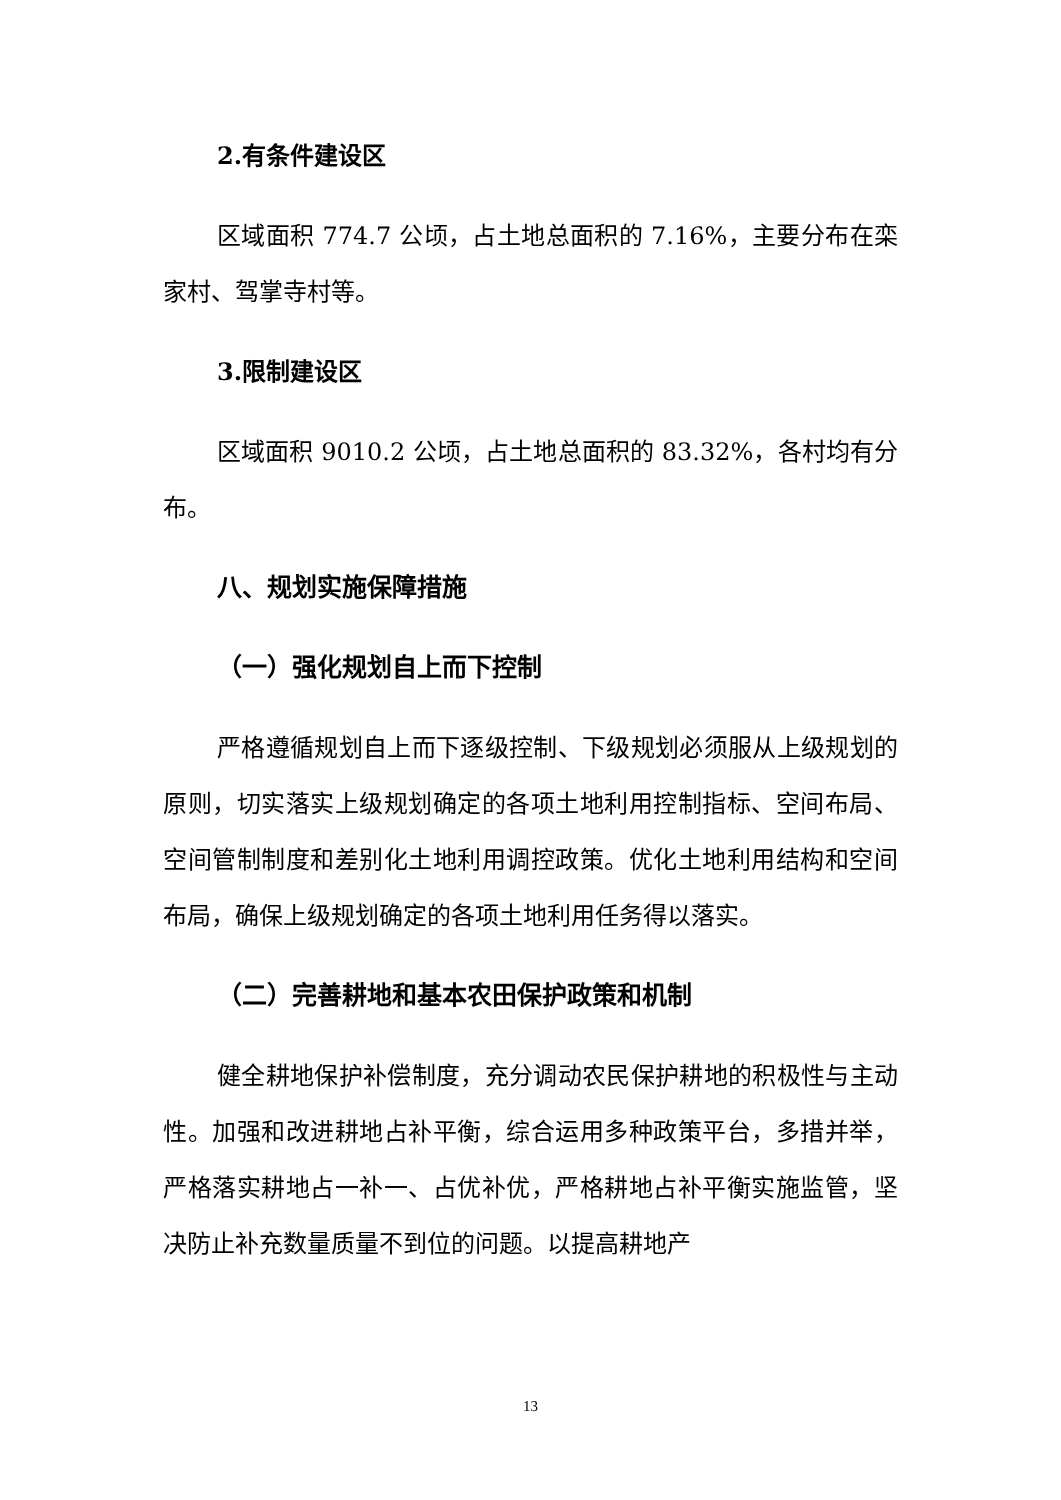2.有条件建设区
区域面积 774.7 公顷，占土地总面积的 7.16%，主要分布在栾家村、驾掌寺村等。
3.限制建设区
区域面积 9010.2 公顷，占土地总面积的 83.32%，各村均有分布。
八、规划实施保障措施
（一）强化规划自上而下控制
严格遵循规划自上而下逐级控制、下级规划必须服从上级规划的原则，切实落实上级规划确定的各项土地利用控制指标、空间布局、空间管制制度和差别化土地利用调控政策。优化土地利用结构和空间布局，确保上级规划确定的各项土地利用任务得以落实。
（二）完善耕地和基本农田保护政策和机制
健全耕地保护补偿制度，充分调动农民保护耕地的积极性与主动性。加强和改进耕地占补平衡，综合运用多种政策平台，多措并举，严格落实耕地占一补一、占优补优，严格耕地占补平衡实施监管，坚决防止补充数量质量不到位的问题。以提高耕地产
13